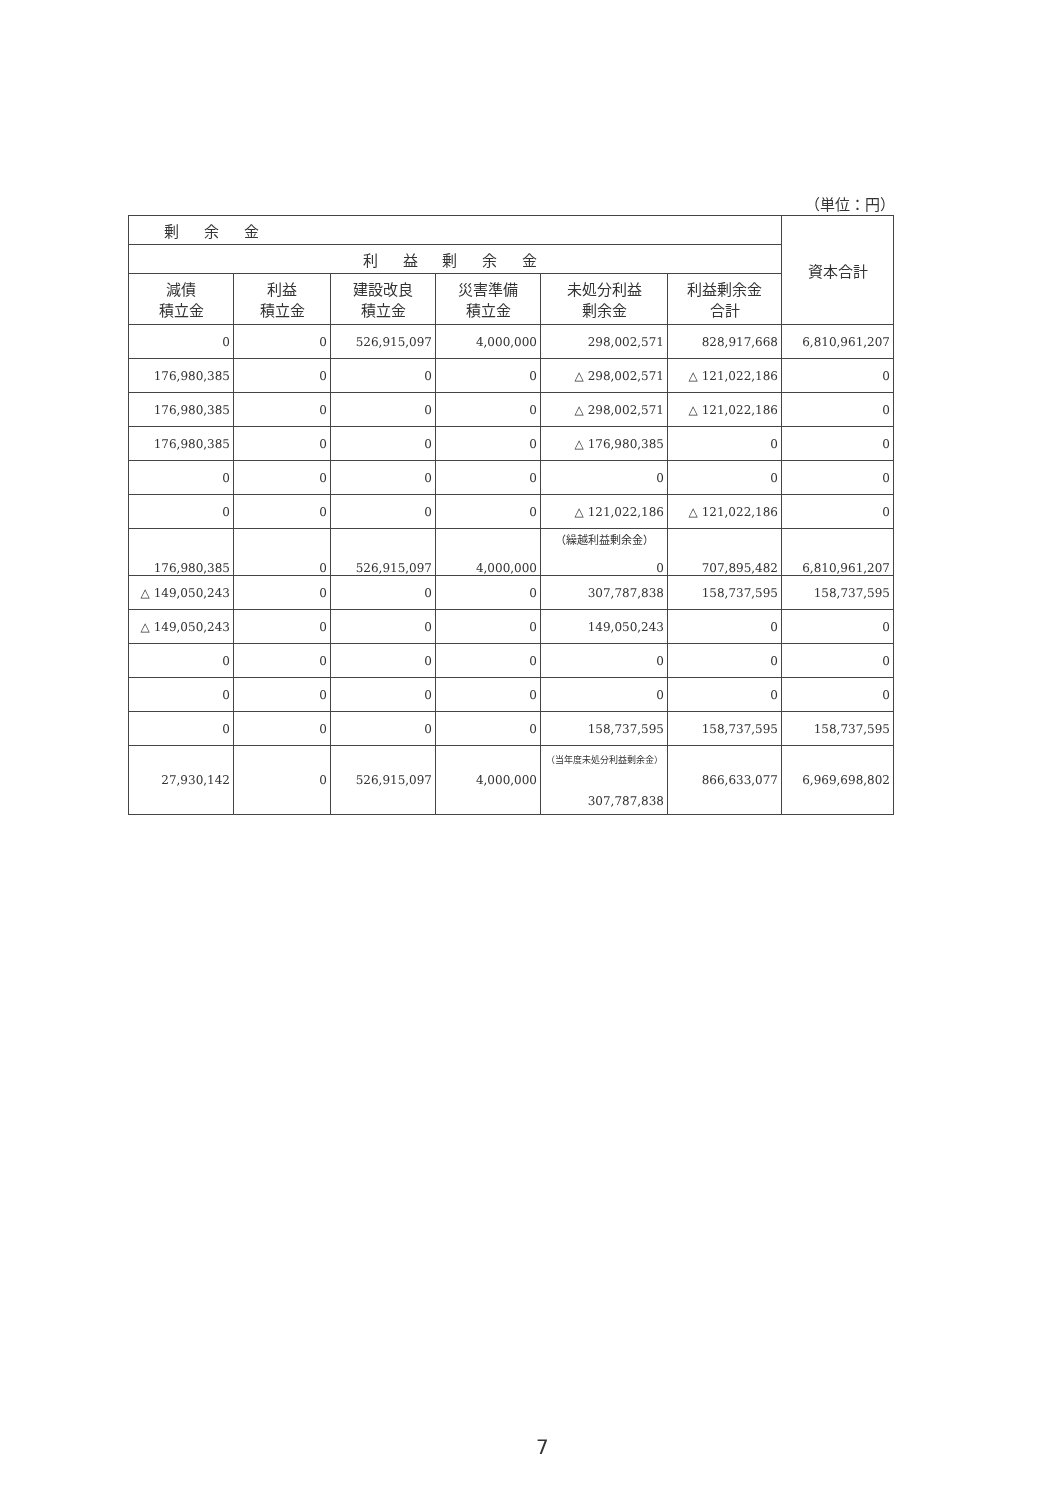（単位：円）
| 剰 余 金 | | | | | | 資本合計 |
| --- | --- | --- | --- | --- | --- | --- |
| 利 益 剰 余 金 | | | | | | |
| 減債 積立金 | 利益 積立金 | 建設改良 積立金 | 災害準備 積立金 | 未処分利益 剰余金 | 利益剰余金 合計 | |
| 0 | 0 | 526,915,097 | 4,000,000 | 298,002,571 | 828,917,668 | 6,810,961,207 |
| 176,980,385 | 0 | 0 | 0 | △ 298,002,571 | △ 121,022,186 | 0 |
| 176,980,385 | 0 | 0 | 0 | △ 298,002,571 | △ 121,022,186 | 0 |
| 176,980,385 | 0 | 0 | 0 | △ 176,980,385 | 0 | 0 |
| 0 | 0 | 0 | 0 | 0 | 0 | 0 |
| 0 | 0 | 0 | 0 | △ 121,022,186 | △ 121,022,186 | 0 |
| 176,980,385 | 0 | 526,915,097 | 4,000,000 | （繰越利益剰余金） 0 | 707,895,482 | 6,810,961,207 |
| △ 149,050,243 | 0 | 0 | 0 | 307,787,838 | 158,737,595 | 158,737,595 |
| △ 149,050,243 | 0 | 0 | 0 | 149,050,243 | 0 | 0 |
| 0 | 0 | 0 | 0 | 0 | 0 | 0 |
| 0 | 0 | 0 | 0 | 0 | 0 | 0 |
| 0 | 0 | 0 | 0 | 158,737,595 | 158,737,595 | 158,737,595 |
| 27,930,142 | 0 | 526,915,097 | 4,000,000 | （当年度未処分利益剰余金） 307,787,838 | 866,633,077 | 6,969,698,802 |
7